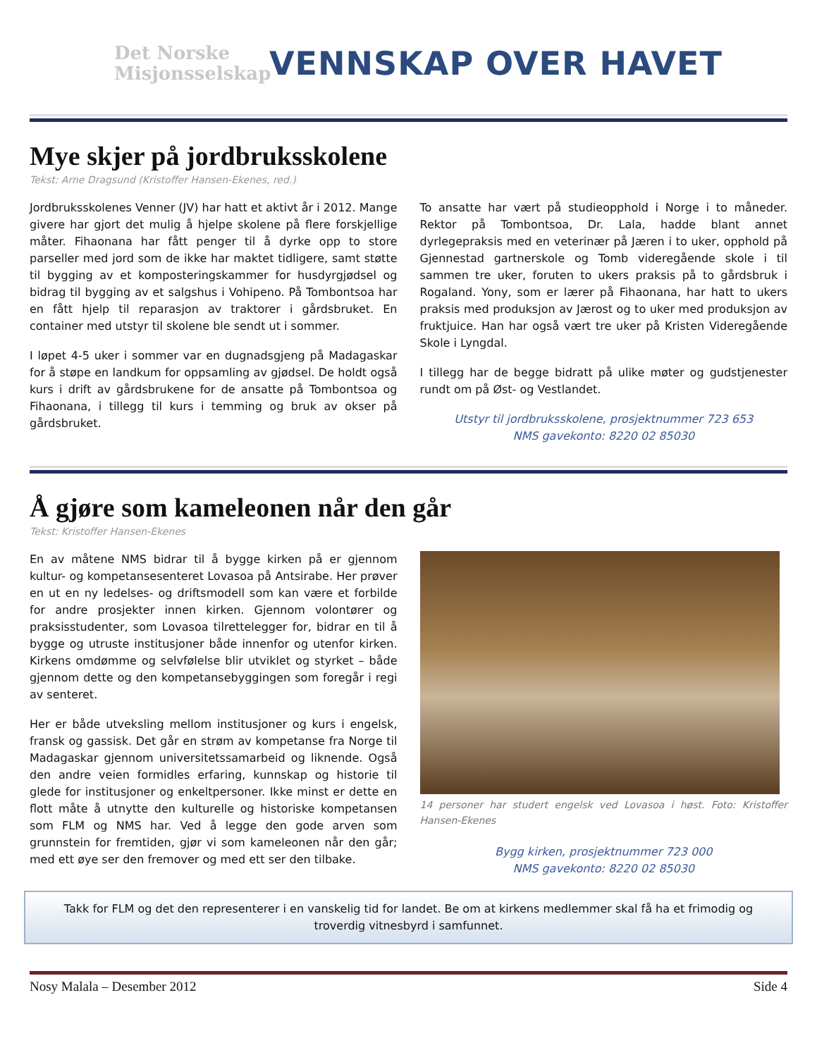Det Norske
Misjonsselskap
VENNSKAP OVER HAVET
Mye skjer på jordbruksskolene
Tekst: Arne Dragsund (Kristoffer Hansen-Ekenes, red.)
Jordbruksskolenes Venner (JV) har hatt et aktivt år i 2012. Mange givere har gjort det mulig å hjelpe skolene på flere forskjellige måter. Fihaonana har fått penger til å dyrke opp to store parseller med jord som de ikke har maktet tidligere, samt støtte til bygging av et komposteringskammer for husdyrgjødsel og bidrag til bygging av et salgshus i Vohipeno. På Tombontsoa har en fått hjelp til reparasjon av traktorer i gårdsbruket. En container med utstyr til skolene ble sendt ut i sommer.
I løpet 4-5 uker i sommer var en dugnadsgjeng på Madagaskar for å støpe en landkum for oppsamling av gjødsel. De holdt også kurs i drift av gårdsbrukene for de ansatte på Tombontsoa og Fihaonana, i tillegg til kurs i temming og bruk av okser på gårdsbruket.
To ansatte har vært på studieopphold i Norge i to måneder. Rektor på Tombontsoa, Dr. Lala, hadde blant annet dyrlegepraksis med en veterinær på Jæren i to uker, opphold på Gjennestad gartnerskole og Tomb videregående skole i til sammen tre uker, foruten to ukers praksis på to gårdsbruk i Rogaland. Yony, som er lærer på Fihaonana, har hatt to ukers praksis med produksjon av Jærost og to uker med produksjon av fruktjuice. Han har også vært tre uker på Kristen Videregående Skole i Lyngdal.
I tillegg har de begge bidratt på ulike møter og gudstjenester rundt om på Øst- og Vestlandet.
Utstyr til jordbruksskolene, prosjektnummer 723 653
NMS gavekonto: 8220 02 85030
Å gjøre som kameleonen når den går
Tekst: Kristoffer Hansen-Ekenes
En av måtene NMS bidrar til å bygge kirken på er gjennom kultur- og kompetansesenteret Lovasoa på Antsirabe. Her prøver en ut en ny ledelses- og driftsmodell som kan være et forbilde for andre prosjekter innen kirken. Gjennom volontører og praksisstudenter, som Lovasoa tilrettelegger for, bidrar en til å bygge og utruste institusjoner både innenfor og utenfor kirken. Kirkens omdømme og selvfølelse blir utviklet og styrket – både gjennom dette og den kompetansebyggingen som foregår i regi av senteret.
Her er både utveksling mellom institusjoner og kurs i engelsk, fransk og gassisk. Det går en strøm av kompetanse fra Norge til Madagaskar gjennom universitetssamarbeid og liknende. Også den andre veien formidles erfaring, kunnskap og historie til glede for institusjoner og enkeltpersoner. Ikke minst er dette en flott måte å utnytte den kulturelle og historiske kompetansen som FLM og NMS har. Ved å legge den gode arven som grunnstein for fremtiden, gjør vi som kameleonen når den går; med ett øye ser den fremover og med ett ser den tilbake.
14 personer har studert engelsk ved Lovasoa i høst. Foto: Kristoffer Hansen-Ekenes
Bygg kirken, prosjektnummer 723 000
NMS gavekonto: 8220 02 85030
Takk for FLM og det den representerer i en vanskelig tid for landet. Be om at kirkens medlemmer skal få ha et frimodig og troverdig vitnesbyrd i samfunnet.
Nosy Malala – Desember 2012 Side 4